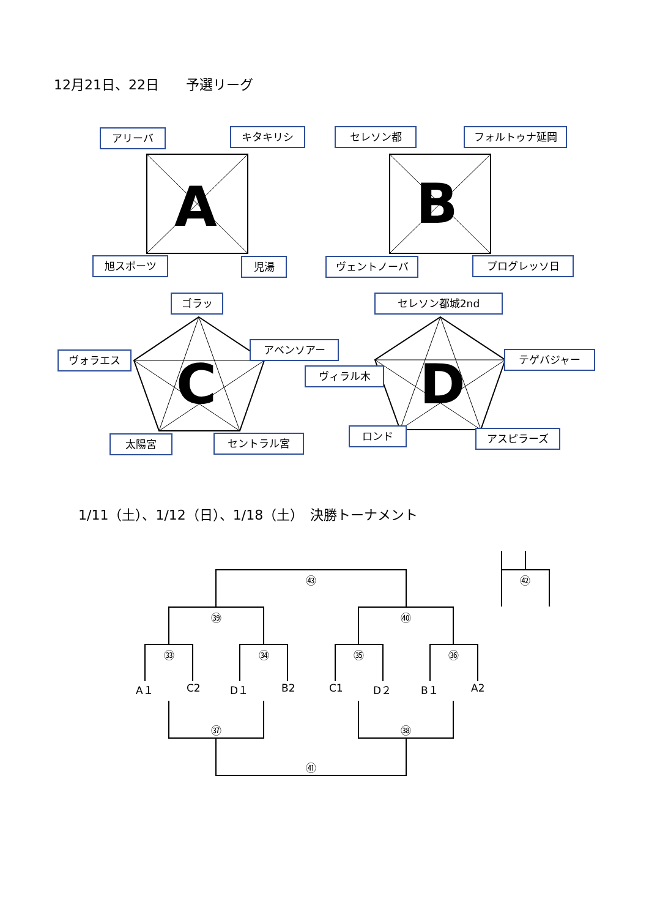12月21日、22日　　予選リーグ
1/11（土）、1/12（日）、1/18（土）　決勝トーナメント
A B
C D
アリーバ キタキリシ セレソン都 フォルトゥナ延岡
旭スポーツ 児湯 ヴェントノーバ プログレッソ日
ゴラッ セレソン都城2nd
アベンソアー
ヴォラエス テゲバジャー
ヴィラル木
太陽宮 セントラル宮
ロンド アスピラーズ
㊸ ㊷
㊴ ㊵
㉝ ㉞ ㉟ ㊱
A１ C2 D１ B2 C1 D２ B１ A2
㊲ ㊳
㊶